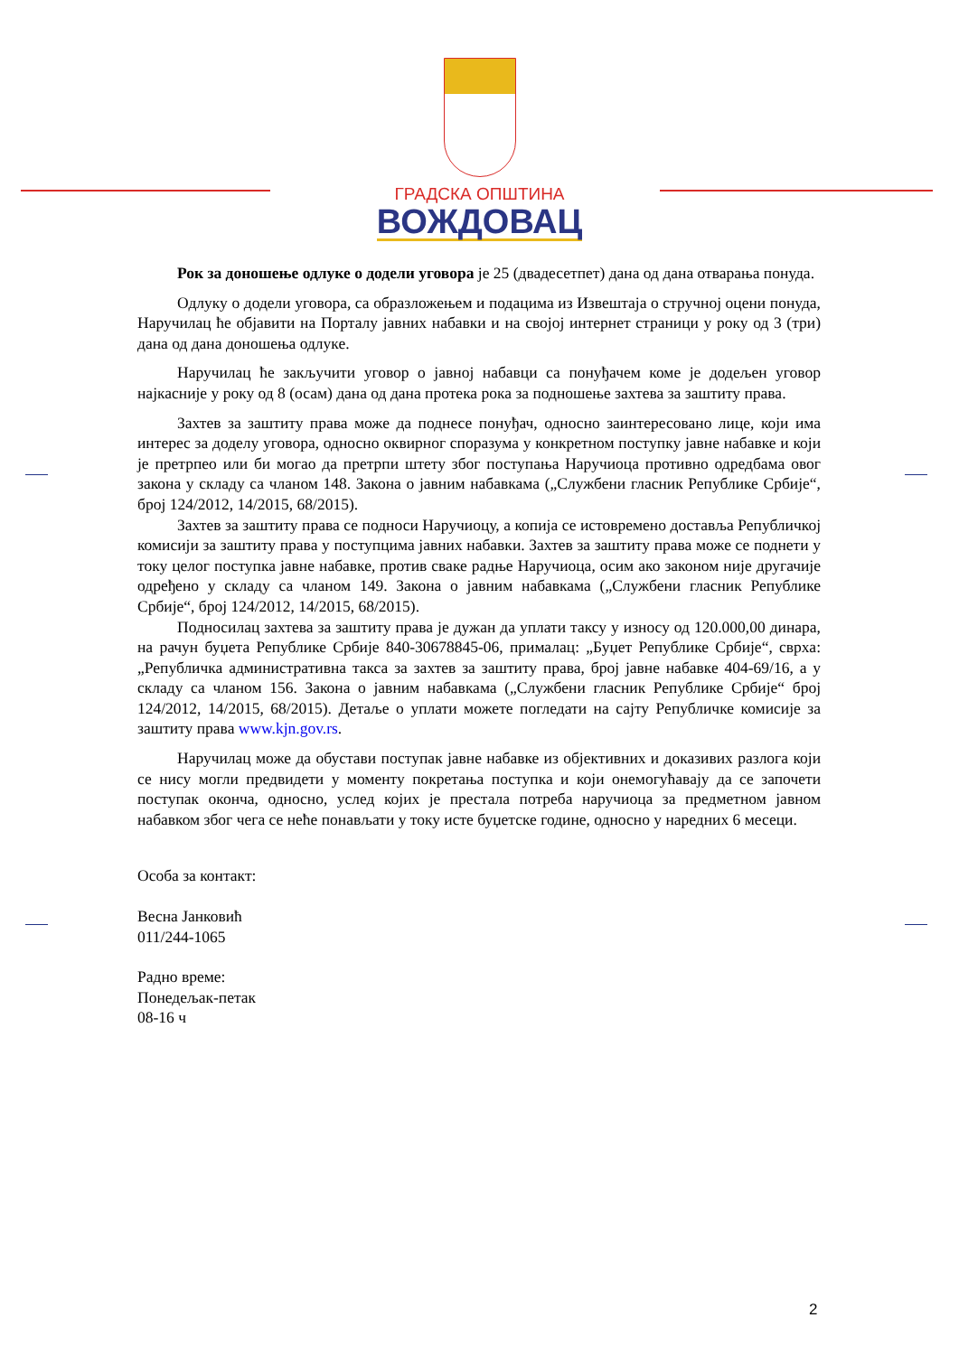ГРАДСКА ОПШТИНА
ВОЖДОВАЦ
Рок за доношење одлуке о додели уговора је 25 (двадесетпет) дана од дана отварања понуда.
Одлуку о додели уговора, са образложењем и подацима из Извештаја о стручној оцени понуда, Наручилац ће објавити на Порталу јавних набавки и на својој интернет страници у року од 3 (три) дана од дана доношења одлуке.
Наручилац ће закључити уговор о јавној набавци са понуђачем коме је додељен уговор најкасније у року од 8 (осам) дана од дана протека рока за подношење захтева за заштиту права.
Захтев за заштиту права може да поднесе понуђач, односно заинтересовано лице, који има интерес за доделу уговора, односно оквирног споразума у конкретном поступку јавне набавке и који је претрпео или би могао да претрпи штету због поступања Наручиоца противно одредбама овог закона у складу са чланом 148. Закона о јавним набавкама („Службени гласник Републике Србије“, број 124/2012, 14/2015, 68/2015).
Захтев за заштиту права се подноси Наручиоцу, а копија се истовремено доставља Републичкој комисији за заштиту права у поступцима јавних набавки. Захтев за заштиту права може се поднети у току целог поступка јавне набавке, против сваке радње Наручиоца, осим ако законом није другачије одређено у складу са чланом 149. Закона о јавним набавкама („Службени гласник Републике Србије“, број 124/2012, 14/2015, 68/2015).
Подносилац захтева за заштиту права је дужан да уплати таксу у износу од 120.000,00 динара, на рачун буџета Републике Србије 840-30678845-06, прималац: „Буџет Републике Србије“, сврха: „Републичка административна такса за захтев за заштиту права, број јавне набавке 404-69/16, а у складу са чланом 156. Закона о јавним набавкама („Службени гласник Републике Србије“ број 124/2012, 14/2015, 68/2015). Детаље о уплати можете погледати на сајту Републичке комисије за заштиту права www.kjn.gov.rs.
Наручилац може да обустави поступак јавне набавке из објективних и доказивих разлога који се нису могли предвидети у моменту покретања поступка и који онемогућавају да се започети поступак оконча, односно, услед којих је престала потреба наручиоца за предметном јавном набавком због чега се неће понављати у току исте буџетске године, односно у наредних 6 месеци.
Особа за контакт:
Весна Јанковић
011/244-1065
Радно време:
Понедељак-петак
08-16 ч
2